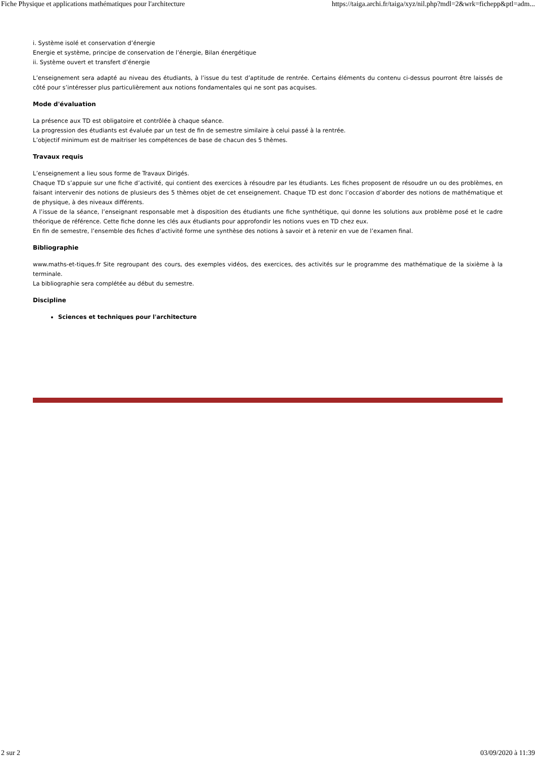Fiche Physique et applications mathématiques pour l'architecture https://taiga.archi.fr/taiga/xyz/nil.php?mdl=2&wrk=fichepp&ptl=adm...
i. Système isolé et conservation d’énergie
Energie et système, principe de conservation de l’énergie, Bilan énergétique
ii. Système ouvert et transfert d’énergie
L’enseignement sera adapté au niveau des étudiants, à l’issue du test d’aptitude de rentrée. Certains éléments du contenu ci-dessus pourront être laissés de côté pour s’intéresser plus particulièrement aux notions fondamentales qui ne sont pas acquises.
Mode d'évaluation
La présence aux TD est obligatoire et contrôlée à chaque séance.
La progression des étudiants est évaluée par un test de fin de semestre similaire à celui passé à la rentrée.
L’objectif minimum est de maitriser les compétences de base de chacun des 5 thèmes.
Travaux requis
L’enseignement a lieu sous forme de Travaux Dirigés.
Chaque TD s’appuie sur une fiche d’activité, qui contient des exercices à résoudre par les étudiants. Les fiches proposent de résoudre un ou des problèmes, en faisant intervenir des notions de plusieurs des 5 thèmes objet de cet enseignement. Chaque TD est donc l’occasion d’aborder des notions de mathématique et de physique, à des niveaux différents.
A l’issue de la séance, l’enseignant responsable met à disposition des étudiants une fiche synthétique, qui donne les solutions aux problème posé et le cadre théorique de référence. Cette fiche donne les clés aux étudiants pour approfondir les notions vues en TD chez eux.
En fin de semestre, l’ensemble des fiches d’activité forme une synthèse des notions à savoir et à retenir en vue de l’examen final.
Bibliographie
www.maths-et-tiques.fr Site regroupant des cours, des exemples vidéos, des exercices, des activités sur le programme des mathématique de la sixième à la terminale.
La bibliographie sera complétée au début du semestre.
Discipline
Sciences et techniques pour l'architecture
2 sur 2 03/09/2020 à 11:39